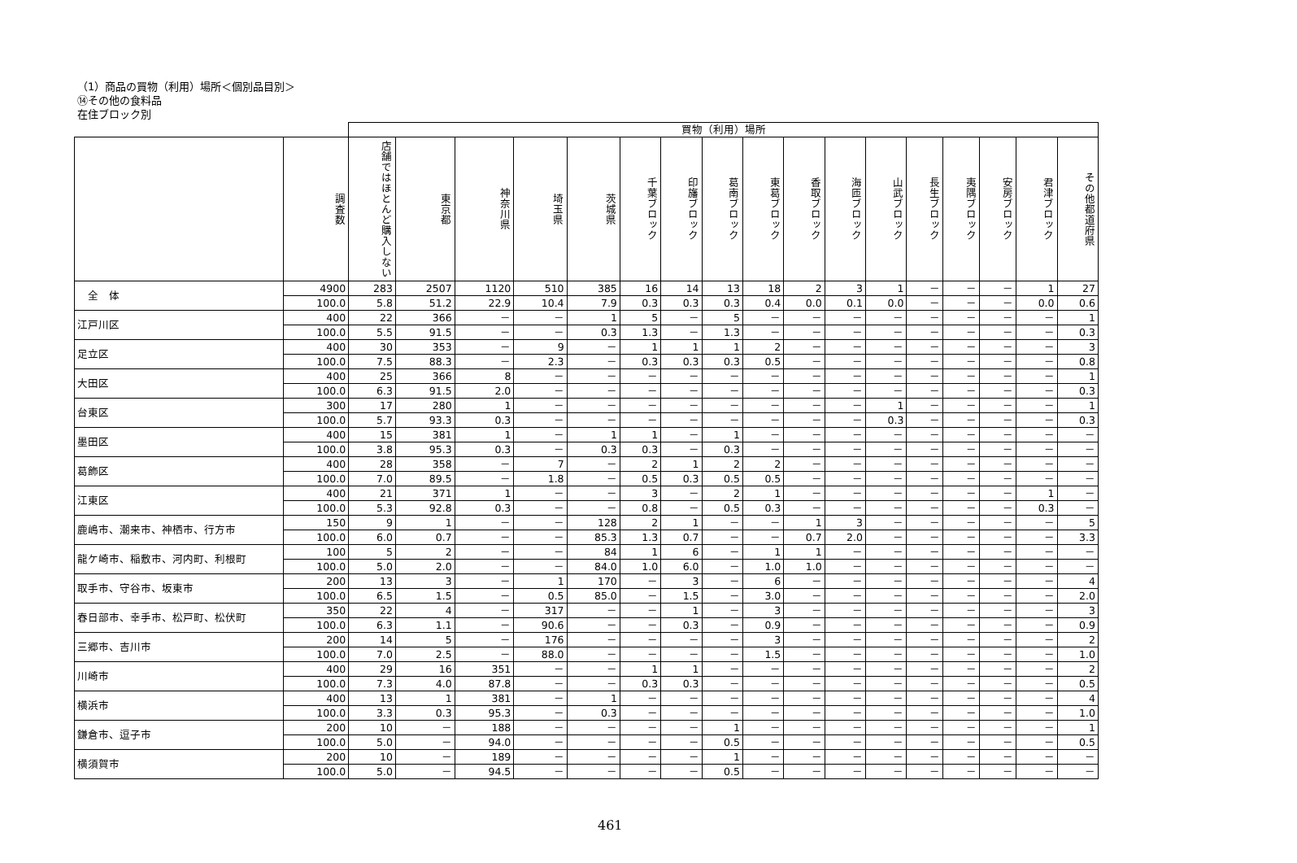（1）商品の買物（利用）場所＜個別品目別＞
⑭その他の食料品
在住ブロック別
| | | 買物（利用）場所 | | | | | | | | | | | | | | | | |
| | 調査数 | 店舗ではほとんど購入しない | 東京都 | 神奈川県 | 埼玉県 | 茨城県 | 千葉ブロック | 印旛ブロック | 葛南ブロック | 東葛ブロック | 香取ブロック | 海匝ブロック | 山武ブロック | 長生ブロック | 夷隅ブロック | 安房ブロック | 君津ブロック | その他都道府県 |
| 全 体 | 4900 | 283 | 2507 | 1120 | 510 | 385 | 16 | 14 | 13 | 18 | 2 | 3 | 1 | － | － | － | 1 | 27 |
| | 100.0 | 5.8 | 51.2 | 22.9 | 10.4 | 7.9 | 0.3 | 0.3 | 0.3 | 0.4 | 0.0 | 0.1 | 0.0 | － | － | － | 0.0 | 0.6 |
| 江戸川区 | 400 | 22 | 366 | － | － | 1 | 5 | － | 5 | － | － | － | － | － | － | － | － | 1 |
| | 100.0 | 5.5 | 91.5 | － | － | 0.3 | 1.3 | － | 1.3 | － | － | － | － | － | － | － | － | 0.3 |
| 足立区 | 400 | 30 | 353 | － | 9 | － | 1 | 1 | 1 | 2 | － | － | － | － | － | － | － | 3 |
| | 100.0 | 7.5 | 88.3 | － | 2.3 | － | 0.3 | 0.3 | 0.3 | 0.5 | － | － | － | － | － | － | － | 0.8 |
| 大田区 | 400 | 25 | 366 | 8 | － | － | － | － | － | － | － | － | － | － | － | － | － | 1 |
| | 100.0 | 6.3 | 91.5 | 2.0 | － | － | － | － | － | － | － | － | － | － | － | － | － | 0.3 |
| 台東区 | 300 | 17 | 280 | 1 | － | － | － | － | － | － | － | － | 1 | － | － | － | － | 1 |
| | 100.0 | 5.7 | 93.3 | 0.3 | － | － | － | － | － | － | － | － | 0.3 | － | － | － | － | 0.3 |
| 墨田区 | 400 | 15 | 381 | 1 | － | 1 | 1 | － | 1 | － | － | － | － | － | － | － | － | － |
| | 100.0 | 3.8 | 95.3 | 0.3 | － | 0.3 | 0.3 | － | 0.3 | － | － | － | － | － | － | － | － | － |
| 葛飾区 | 400 | 28 | 358 | － | 7 | － | 2 | 1 | 2 | 2 | － | － | － | － | － | － | － | － |
| | 100.0 | 7.0 | 89.5 | － | 1.8 | － | 0.5 | 0.3 | 0.5 | 0.5 | － | － | － | － | － | － | － | － |
| 江東区 | 400 | 21 | 371 | 1 | － | － | 3 | － | 2 | 1 | － | － | － | － | － | － | 1 | － |
| | 100.0 | 5.3 | 92.8 | 0.3 | － | － | 0.8 | － | 0.5 | 0.3 | － | － | － | － | － | － | 0.3 | － |
| 鹿嶋市、潮来市、神栖市、行方市 | 150 | 9 | 1 | － | － | 128 | 2 | 1 | － | － | 1 | 3 | － | － | － | － | － | 5 |
| | 100.0 | 6.0 | 0.7 | － | － | 85.3 | 1.3 | 0.7 | － | － | 0.7 | 2.0 | － | － | － | － | － | 3.3 |
| 龍ケ崎市、稲敷市、河内町、利根町 | 100 | 5 | 2 | － | － | 84 | 1 | 6 | － | 1 | 1 | － | － | － | － | － | － | － |
| | 100.0 | 5.0 | 2.0 | － | － | 84.0 | 1.0 | 6.0 | － | 1.0 | 1.0 | － | － | － | － | － | － | － |
| 取手市、守谷市、坂東市 | 200 | 13 | 3 | － | 1 | 170 | － | 3 | － | 6 | － | － | － | － | － | － | － | 4 |
| | 100.0 | 6.5 | 1.5 | － | 0.5 | 85.0 | － | 1.5 | － | 3.0 | － | － | － | － | － | － | － | 2.0 |
| 春日部市、幸手市、松戸町、松伏町 | 350 | 22 | 4 | － | 317 | － | － | 1 | － | 3 | － | － | － | － | － | － | － | 3 |
| | 100.0 | 6.3 | 1.1 | － | 90.6 | － | － | 0.3 | － | 0.9 | － | － | － | － | － | － | － | 0.9 |
| 三郷市、吉川市 | 200 | 14 | 5 | － | 176 | － | － | － | － | 3 | － | － | － | － | － | － | － | 2 |
| | 100.0 | 7.0 | 2.5 | － | 88.0 | － | － | － | － | 1.5 | － | － | － | － | － | － | － | 1.0 |
| 川崎市 | 400 | 29 | 16 | 351 | － | － | 1 | 1 | － | － | － | － | － | － | － | － | － | 2 |
| | 100.0 | 7.3 | 4.0 | 87.8 | － | － | 0.3 | 0.3 | － | － | － | － | － | － | － | － | － | 0.5 |
| 横浜市 | 400 | 13 | 1 | 381 | － | 1 | － | － | － | － | － | － | － | － | － | － | － | 4 |
| | 100.0 | 3.3 | 0.3 | 95.3 | － | 0.3 | － | － | － | － | － | － | － | － | － | － | － | 1.0 |
| 鎌倉市、逗子市 | 200 | 10 | － | 188 | － | － | － | － | 1 | － | － | － | － | － | － | － | － | 1 |
| | 100.0 | 5.0 | － | 94.0 | － | － | － | － | 0.5 | － | － | － | － | － | － | － | － | 0.5 |
| 横須賀市 | 200 | 10 | － | 189 | － | － | － | － | 1 | － | － | － | － | － | － | － | － | － |
| | 100.0 | 5.0 | － | 94.5 | － | － | － | － | 0.5 | － | － | － | － | － | － | － | － | － |
461